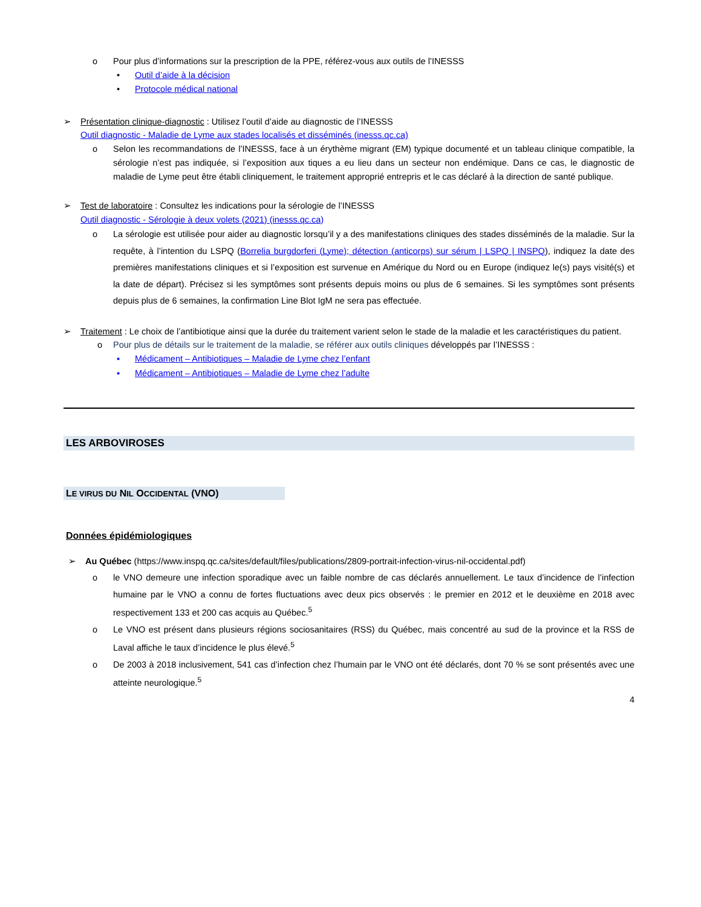o Pour plus d’informations sur la prescription de la PPE, référez-vous aux outils de l’INESSS
• Outil d’aide à la décision
• Protocole médical national
➢ Présentation clinique-diagnostic : Utilisez l’outil d’aide au diagnostic de l’INESSS
Outil diagnostic - Maladie de Lyme aux stades localisés et disséminés (inesss.qc.ca)
o Selon les recommandations de l’INESSS, face à un érythème migrant (EM) typique documenté et un tableau clinique compatible, la sérologie n’est pas indiquée, si l’exposition aux tiques a eu lieu dans un secteur non endémique. Dans ce cas, le diagnostic de maladie de Lyme peut être établi cliniquement, le traitement approprié entrepris et le cas déclaré à la direction de santé publique.
➢ Test de laboratoire : Consultez les indications pour la sérologie de l’INESSS
Outil diagnostic - Sérologie à deux volets (2021) (inesss.qc.ca)
o La sérologie est utilisée pour aider au diagnostic lorsqu’il y a des manifestations cliniques des stades disséminés de la maladie. Sur la requête, à l’intention du LSPQ (Borrelia burgdorferi (Lyme); détection (anticorps) sur sérum | LSPQ | INSPQ), indiquez la date des premières manifestations cliniques et si l’exposition est survenue en Amérique du Nord ou en Europe (indiquez le(s) pays visité(s) et la date de départ). Précisez si les symptômes sont présents depuis moins ou plus de 6 semaines. Si les symptômes sont présents depuis plus de 6 semaines, la confirmation Line Blot IgM ne sera pas effectuée.
➢ Traitement : Le choix de l’antibiotique ainsi que la durée du traitement varient selon le stade de la maladie et les caractéristiques du patient.
o Pour plus de détails sur le traitement de la maladie, se référer aux outils cliniques développés par l’INESSS :
▪ Médicament – Antibiotiques – Maladie de Lyme chez l’enfant
▪ Médicament – Antibiotiques – Maladie de Lyme chez l’adulte
LES ARBOVIROSES
LE VIRUS DU NIL OCCIDENTAL (VNO)
Données épidémiologiques
➢ Au Québec (https://www.inspq.qc.ca/sites/default/files/publications/2809-portrait-infection-virus-nil-occidental.pdf)
o le VNO demeure une infection sporadique avec un faible nombre de cas déclarés annuellement. Le taux d’incidence de l’infection humaine par le VNO a connu de fortes fluctuations avec deux pics observés : le premier en 2012 et le deuxième en 2018 avec respectivement 133 et 200 cas acquis au Québec.<sup>5</sup>
o Le VNO est présent dans plusieurs régions sociosanitaires (RSS) du Québec, mais concentré au sud de la province et la RSS de Laval affiche le taux d’incidence le plus élevé.<sup>5</sup>
o De 2003 à 2018 inclusivement, 541 cas d’infection chez l’humain par le VNO ont été déclarés, dont 70 % se sont présentés avec une atteinte neurologique.<sup>5</sup>
4